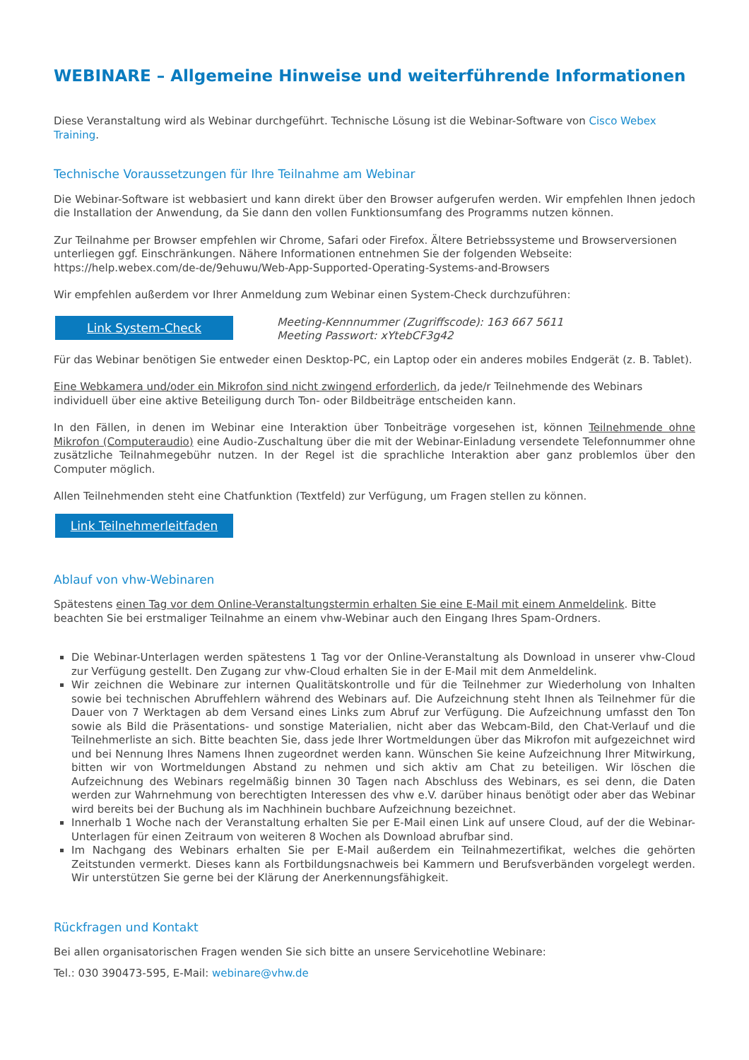WEBINARE – Allgemeine Hinweise und weiterführende Informationen
Diese Veranstaltung wird als Webinar durchgeführt. Technische Lösung ist die Webinar-Software von Cisco Webex Training.
Technische Voraussetzungen für Ihre Teilnahme am Webinar
Die Webinar-Software ist webbasiert und kann direkt über den Browser aufgerufen werden. Wir empfehlen Ihnen jedoch die Installation der Anwendung, da Sie dann den vollen Funktionsumfang des Programms nutzen können.
Zur Teilnahme per Browser empfehlen wir Chrome, Safari oder Firefox. Ältere Betriebssysteme und Browserversionen unterliegen ggf. Einschränkungen. Nähere Informationen entnehmen Sie der folgenden Webseite:
https://help.webex.com/de-de/9ehuwu/Web-App-Supported-Operating-Systems-and-Browsers
Wir empfehlen außerdem vor Ihrer Anmeldung zum Webinar einen System-Check durchzuführen:
Link System-Check
Meeting-Kennnummer (Zugriffscode): 163 667 5611
Meeting Passwort: xYtebCF3g42
Für das Webinar benötigen Sie entweder einen Desktop-PC, ein Laptop oder ein anderes mobiles Endgerät (z. B. Tablet).
Eine Webkamera und/oder ein Mikrofon sind nicht zwingend erforderlich, da jede/r Teilnehmende des Webinars individuell über eine aktive Beteiligung durch Ton- oder Bildbeiträge entscheiden kann.
In den Fällen, in denen im Webinar eine Interaktion über Tonbeiträge vorgesehen ist, können Teilnehmende ohne Mikrofon (Computeraudio) eine Audio-Zuschaltung über die mit der Webinar-Einladung versendete Telefonnummer ohne zusätzliche Teilnahmegebühr nutzen. In der Regel ist die sprachliche Interaktion aber ganz problemlos über den Computer möglich.
Allen Teilnehmenden steht eine Chatfunktion (Textfeld) zur Verfügung, um Fragen stellen zu können.
Link Teilnehmerleitfaden
Ablauf von vhw-Webinaren
Spätestens einen Tag vor dem Online-Veranstaltungstermin erhalten Sie eine E-Mail mit einem Anmeldelink. Bitte beachten Sie bei erstmaliger Teilnahme an einem vhw-Webinar auch den Eingang Ihres Spam-Ordners.
Die Webinar-Unterlagen werden spätestens 1 Tag vor der Online-Veranstaltung als Download in unserer vhw-Cloud zur Verfügung gestellt. Den Zugang zur vhw-Cloud erhalten Sie in der E-Mail mit dem Anmeldelink.
Wir zeichnen die Webinare zur internen Qualitätskontrolle und für die Teilnehmer zur Wiederholung von Inhalten sowie bei technischen Abruffehlern während des Webinars auf. Die Aufzeichnung steht Ihnen als Teilnehmer für die Dauer von 7 Werktagen ab dem Versand eines Links zum Abruf zur Verfügung. Die Aufzeichnung umfasst den Ton sowie als Bild die Präsentations- und sonstige Materialien, nicht aber das Webcam-Bild, den Chat-Verlauf und die Teilnehmerliste an sich. Bitte beachten Sie, dass jede Ihrer Wortmeldungen über das Mikrofon mit aufgezeichnet wird und bei Nennung Ihres Namens Ihnen zugeordnet werden kann. Wünschen Sie keine Aufzeichnung Ihrer Mitwirkung, bitten wir von Wortmeldungen Abstand zu nehmen und sich aktiv am Chat zu beteiligen. Wir löschen die Aufzeichnung des Webinars regelmäßig binnen 30 Tagen nach Abschluss des Webinars, es sei denn, die Daten werden zur Wahrnehmung von berechtigten Interessen des vhw e.V. darüber hinaus benötigt oder aber das Webinar wird bereits bei der Buchung als im Nachhinein buchbare Aufzeichnung bezeichnet.
Innerhalb 1 Woche nach der Veranstaltung erhalten Sie per E-Mail einen Link auf unsere Cloud, auf der die Webinar-Unterlagen für einen Zeitraum von weiteren 8 Wochen als Download abrufbar sind.
Im Nachgang des Webinars erhalten Sie per E-Mail außerdem ein Teilnahmezertifikat, welches die gehörten Zeitstunden vermerkt. Dieses kann als Fortbildungsnachweis bei Kammern und Berufsverbänden vorgelegt werden. Wir unterstützen Sie gerne bei der Klärung der Anerkennungsfähigkeit.
Rückfragen und Kontakt
Bei allen organisatorischen Fragen wenden Sie sich bitte an unsere Servicehotline Webinare:
Tel.: 030 390473-595, E-Mail: webinare@vhw.de